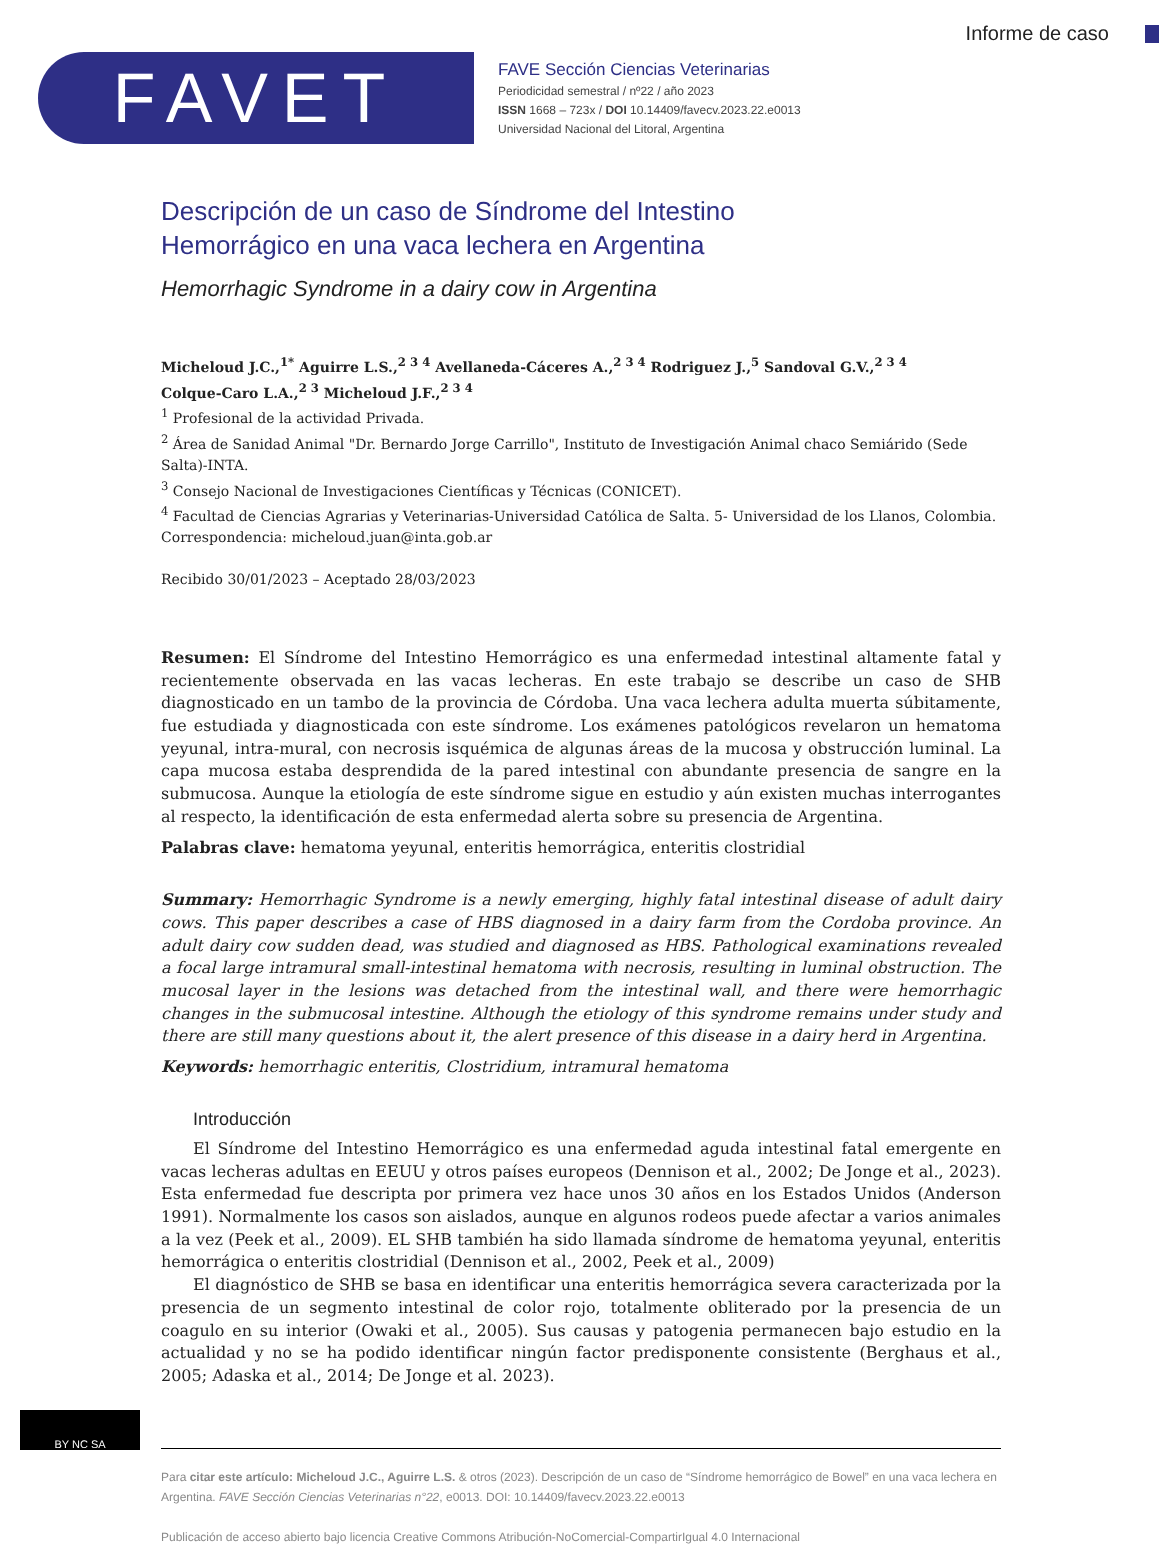Informe de caso
FAVET
FAVE Sección Ciencias Veterinarias
Periodicidad semestral / nº22 / año 2023
ISSN 1668 – 723x / DOI 10.14409/favecv.2023.22.e0013
Universidad Nacional del Litoral, Argentina
Descripción de un caso de Síndrome del Intestino
Hemorrágico en una vaca lechera en Argentina
Hemorrhagic Syndrome in a dairy cow in Argentina
Micheloud J.C.,<sup>1*</sup> Aguirre L.S.,<sup>2 3 4</sup> Avellaneda-Cáceres A.,<sup>2 3 4</sup> Rodriguez J.,<sup>5</sup> Sandoval G.V.,<sup>2 3 4</sup>
Colque-Caro L.A.,<sup>2 3</sup> Micheloud J.F.,<sup>2 3 4</sup>
<sup>1</sup> Profesional de la actividad Privada.
<sup>2</sup> Área de Sanidad Animal "Dr. Bernardo Jorge Carrillo", Instituto de Investigación Animal chaco Semiárido (Sede Salta)-INTA.
<sup>3</sup> Consejo Nacional de Investigaciones Científicas y Técnicas (CONICET).
<sup>4</sup> Facultad de Ciencias Agrarias y Veterinarias-Universidad Católica de Salta. 5- Universidad de los Llanos, Colombia.
Correspondencia: micheloud.juan@inta.gob.ar
Recibido 30/01/2023 – Aceptado 28/03/2023
Resumen: El Síndrome del Intestino Hemorrágico es una enfermedad intestinal altamente fatal y recientemente observada en las vacas lecheras. En este trabajo se describe un caso de SHB diagnosticado en un tambo de la provincia de Córdoba. Una vaca lechera adulta muerta súbitamente, fue estudiada y diagnosticada con este síndrome. Los exámenes patológicos revelaron un hematoma yeyunal, intra-mural, con necrosis isquémica de algunas áreas de la mucosa y obstrucción luminal. La capa mucosa estaba desprendida de la pared intestinal con abundante presencia de sangre en la submucosa. Aunque la etiología de este síndrome sigue en estudio y aún existen muchas interrogantes al respecto, la identificación de esta enfermedad alerta sobre su presencia de Argentina.
Palabras clave: hematoma yeyunal, enteritis hemorrágica, enteritis clostridial
Summary: Hemorrhagic Syndrome is a newly emerging, highly fatal intestinal disease of adult dairy cows. This paper describes a case of HBS diagnosed in a dairy farm from the Cordoba province. An adult dairy cow sudden dead, was studied and diagnosed as HBS. Pathological examinations revealed a focal large intramural small-intestinal hematoma with necrosis, resulting in luminal obstruction. The mucosal layer in the lesions was detached from the intestinal wall, and there were hemorrhagic changes in the submucosal intestine. Although the etiology of this syndrome remains under study and there are still many questions about it, the alert presence of this disease in a dairy herd in Argentina.
Keywords: hemorrhagic enteritis, Clostridium, intramural hematoma
Introducción
El Síndrome del Intestino Hemorrágico es una enfermedad aguda intestinal fatal emergente en vacas lecheras adultas en EEUU y otros países europeos (Dennison et al., 2002; De Jonge et al., 2023). Esta enfermedad fue descripta por primera vez hace unos 30 años en los Estados Unidos (Anderson 1991). Normalmente los casos son aislados, aunque en algunos rodeos puede afectar a varios animales a la vez (Peek et al., 2009). EL SHB también ha sido llamada síndrome de hematoma yeyunal, enteritis hemorrágica o enteritis clostridial (Dennison et al., 2002, Peek et al., 2009)
El diagnóstico de SHB se basa en identificar una enteritis hemorrágica severa caracterizada por la presencia de un segmento intestinal de color rojo, totalmente obliterado por la presencia de un coagulo en su interior (Owaki et al., 2005). Sus causas y patogenia permanecen bajo estudio en la actualidad y no se ha podido identificar ningún factor predisponente consistente (Berghaus et al., 2005; Adaska et al., 2014; De Jonge et al. 2023).
Para citar este artículo: Micheloud J.C., Aguirre L.S. & otros (2023). Descripción de un caso de “Síndrome hemorrágico de Bowel” en una vaca lechera en Argentina. FAVE Sección Ciencias Veterinarias n°22, e0013. DOI: 10.14409/favecv.2023.22.e0013
Publicación de acceso abierto bajo licencia Creative Commons Atribución-NoComercial-CompartirIgual 4.0 Internacional
BY NC SA